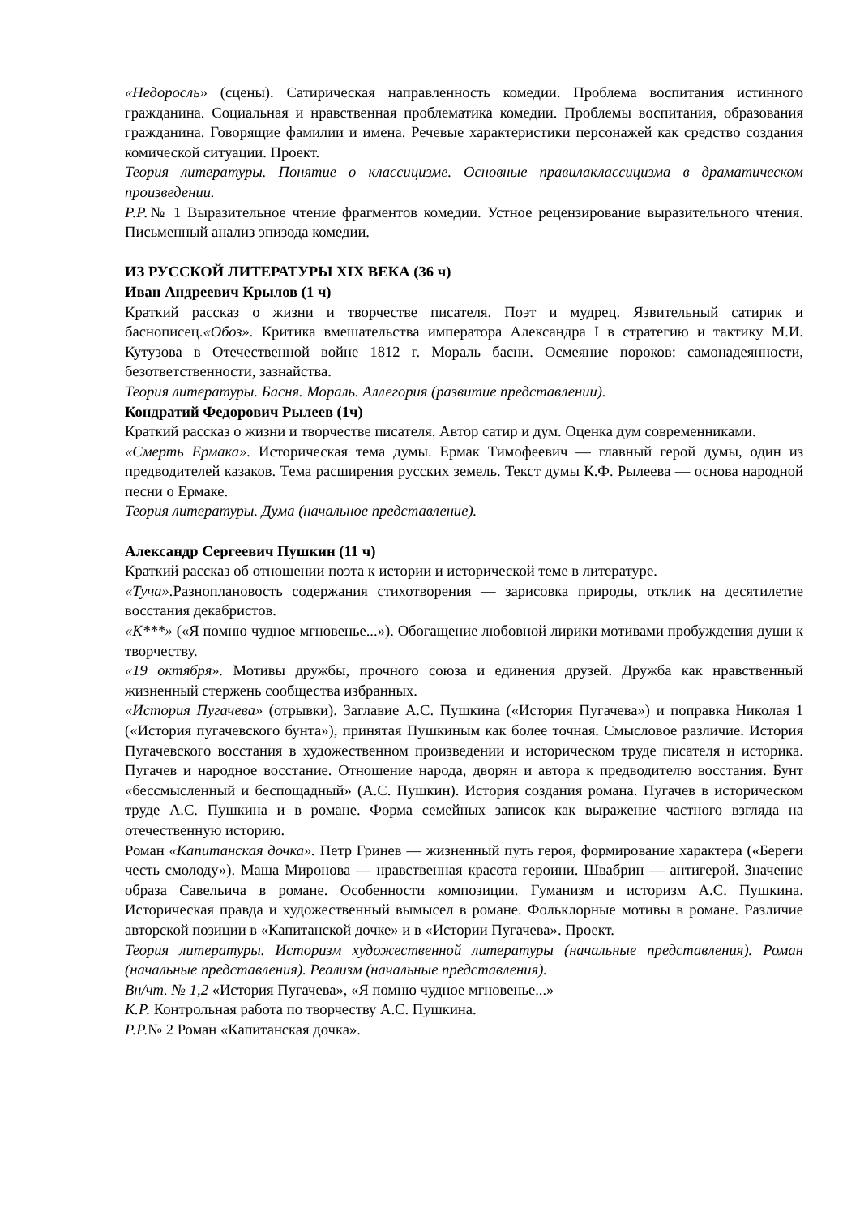«Недоросль» (сцены). Сатирическая направленность комедии. Проблема воспитания истинного гражданина. Социальная и нравственная проблематика комедии. Проблемы воспитания, образования гражданина. Говорящие фамилии и имена. Речевые характеристики персонажей как средство создания комической ситуации. Проект.
Теория литературы. Понятие о классицизме. Основные правилаклассицизма в драматическом произведении.
Р.Р.№ 1 Выразительное чтение фрагментов комедии. Устное рецензирование выразительного чтения. Письменный анализ эпизода комедии.
ИЗ РУССКОЙ ЛИТЕРАТУРЫ XIX ВЕКА (36 ч)
Иван Андреевич Крылов (1 ч)
Краткий рассказ о жизни и творчестве писателя. Поэт и мудрец. Язвительный сатирик и баснописец.«Обоз». Критика вмешательства императора Александра I в стратегию и тактику М.И. Кутузова в Отечественной войне 1812 г. Мораль басни. Осмеяние пороков: самонадеянности, безответственности, зазнайства.
Теория литературы. Басня. Мораль. Аллегория (развитие представлении).
Кондратий Федорович Рылеев (1ч)
Краткий рассказ о жизни и творчестве писателя. Автор сатир и дум. Оценка дум современниками.
«Смерть Ермака». Историческая тема думы. Ермак Тимофеевич — главный герой думы, один из предводителей казаков. Тема расширения русских земель. Текст думы К.Ф. Рылеева — основа народной песни о Ермаке.
Теория литературы. Дума (начальное представление).
Александр Сергеевич Пушкин (11 ч)
Краткий рассказ об отношении поэта к истории и исторической теме в литературе.
«Туча». Разноплановость содержания стихотворения — зарисовка природы, отклик на десятилетие восстания декабристов.
«К***» («Я помню чудное мгновенье...»). Обогащение любовной лирики мотивами пробуждения души к творчеству.
«19 октября». Мотивы дружбы, прочного союза и единения друзей. Дружба как нравственный жизненный стержень сообщества избранных.
«История Пугачева» (отрывки). Заглавие А.С. Пушкина («История Пугачева») и поправка Николая 1 («История пугачевского бунта»), принятая Пушкиным как более точная. Смысловое различие. История Пугачевского восстания в художественном произведении и историческом труде писателя и историка. Пугачев и народное восстание. Отношение народа, дворян и автора к предводителю восстания. Бунт «бессмысленный и беспощадный» (А.С. Пушкин). История создания романа. Пугачев в историческом труде А.С. Пушкина и в романе. Форма семейных записок как выражение частного взгляда на отечественную историю.
Роман «Капитанская дочка». Петр Гринев — жизненный путь героя, формирование характера («Береги честь смолоду»). Маша Миронова — нравственная красота героини. Швабрин — антигерой. Значение образа Савельича в романе. Особенности композиции. Гуманизм и историзм А.С. Пушкина. Историческая правда и художественный вымысел в романе. Фольклорные мотивы в романе. Различие авторской позиции в «Капитанской дочке» и в «Истории Пугачева». Проект.
Теория литературы. Историзм художественной литературы (начальные представления). Роман (начальные представления). Реализм (начальные представления).
Вн/чт. № 1,2 «История Пугачева», «Я помню чудное мгновенье...»
К.Р. Контрольная работа по творчеству А.С. Пушкина.
Р.Р.№ 2 Роман «Капитанская дочка».